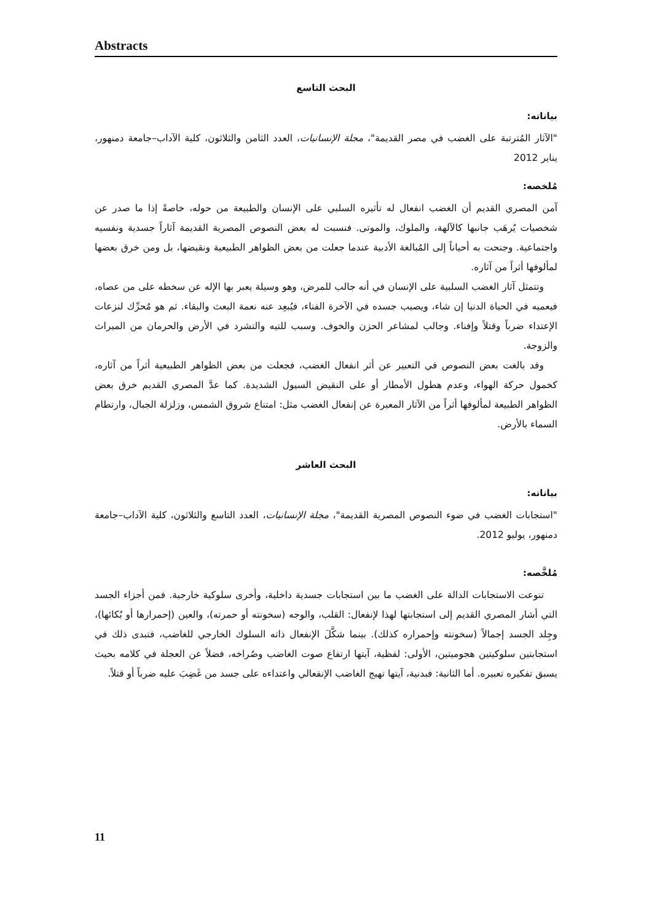Abstracts
البحث التاسع
بياناته:
"الآثار المُترتبة على الغضب في مصر القديمة"، مجلة الإنسانيات، العدد الثامن والثلاثون، كلية الآداب–جامعة دمنهور، يناير 2012
مُلخصه:
آمن المصري القديم أن الغضب انفعال له تأثيره السلبي على الإنسان والطبيعة من حوله، خاصةً إذا ما صدر عن شخصيات يُرهَب جانبها كالآلهة، والملوك، والموتى. فنسبت له بعض النصوص المصرية القديمة آثاراً جسدية ونفسيه واجتماعية. وجنحت به أحياناً إلى المُبالغة الأدبية عندما جعلت من بعض الظواهر الطبيعية ونقيضها، بل ومن خرق بعضها لمألوفها أثراً من آثاره.
وتتمثل آثار الغضب السلبية على الإنسان في أنه جالب للمرض، وهو وسيلة يعبر بها الإله عن سخطه على من عصاه، فيعميه في الحياة الدنيا إن شاء، ويصيب جسده في الآخرة الفناء، فيُبعِد عنه نعمة البعث والبقاء. ثم هو مُحرِّك لنزعات الإعتداء ضرباً وقتلاً وإفناء. وجالب لمشاعر الحزن والخوف. وسبب للتيه والتشرد في الأرض والحرمان من الميراث والزوجة.
وقد بالغت بعض النصوص في التعبير عن أثر انفعال الغضب، فجعلت من بعض الظواهر الطبيعية أثراً من آثاره، كخمول حركة الهواء، وعدم هطول الأمطار أو على النقيض السيول الشديدة. كما عدَّ المصري القديم خرق بعض الظواهر الطبيعة لمألوفها أثراً من الآثار المعبرة عن إنفعال الغضب مثل: امتناع شروق الشمس، وزلزلة الجبال، وارتطام السماء بالأرض.
البحث العاشر
بياناته:
"استجابات الغضب في ضوء النصوص المصرية القديمة"، مجلة الإنسانيات، العدد التاسع والثلاثون، كلية الآداب–جامعة دمنهور، يوليو 2012.
مُلخَّصه:
تنوعت الاستجابات الدالة على الغضب ما بين استجابات جسدية داخلية، وأخرى سلوكية خارجية. فمن أجزاء الجسد التي أشار المصري القديم إلى استجابتها لهذا لإنفعال: القلب، والوجه (سخونته أو حمرته)، والعين (إحمرارها أو بُكائها)، وجِلد الجسد إجمالاً (سخونته وإحمراره كذلك). بينما شكَّلَ الإنفعال ذاته السلوك الخارجي للغاضب، فتبدى ذلك في استجابتين سلوكيتين هجوميتين، الأولى: لفظية، آيتها ارتفاع صوت الغاضب وصُراخه، فضلاً عن العجلة في كلامه بحيث يسبق تفكيره تعبيره. أما الثانية: فبدنية، آيتها تهيج الغاضب الإنفعالي واعتداءه على جسد من غَضِبَ عليه ضرباً أو قتلاً.
11